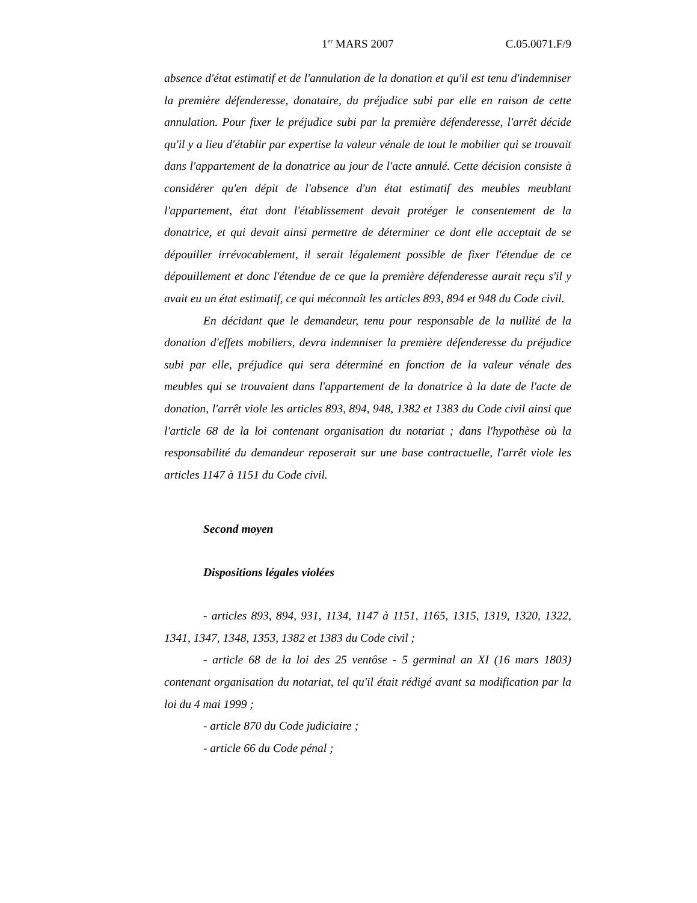1<sup>er</sup> MARS 2007 C.05.0071.F/9
absence d'état estimatif et de l'annulation de la donation et qu'il est tenu d'indemniser la première défenderesse, donataire, du préjudice subi par elle en raison de cette annulation. Pour fixer le préjudice subi par la première défenderesse, l'arrêt décide qu'il y a lieu d'établir par expertise la valeur vénale de tout le mobilier qui se trouvait dans l'appartement de la donatrice au jour de l'acte annulé. Cette décision consiste à considérer qu'en dépit de l'absence d'un état estimatif des meubles meublant l'appartement, état dont l'établissement devait protéger le consentement de la donatrice, et qui devait ainsi permettre de déterminer ce dont elle acceptait de se dépouiller irrévocablement, il serait légalement possible de fixer l'étendue de ce dépouillement et donc l'étendue de ce que la première défenderesse aurait reçu s'il y avait eu un état estimatif, ce qui méconnaît les articles 893, 894 et 948 du Code civil.
En décidant que le demandeur, tenu pour responsable de la nullité de la donation d'effets mobiliers, devra indemniser la première défenderesse du préjudice subi par elle, préjudice qui sera déterminé en fonction de la valeur vénale des meubles qui se trouvaient dans l'appartement de la donatrice à la date de l'acte de donation, l'arrêt viole les articles 893, 894, 948, 1382 et 1383 du Code civil ainsi que l'article 68 de la loi contenant organisation du notariat ; dans l'hypothèse où la responsabilité du demandeur reposerait sur une base contractuelle, l'arrêt viole les articles 1147 à 1151 du Code civil.
Second moyen
Dispositions légales violées
- articles 893, 894, 931, 1134, 1147 à 1151, 1165, 1315, 1319, 1320, 1322, 1341, 1347, 1348, 1353, 1382 et 1383 du Code civil ;
- article 68 de la loi des 25 ventôse - 5 germinal an XI (16 mars 1803) contenant organisation du notariat, tel qu'il était rédigé avant sa modification par la loi du 4 mai 1999 ;
- article 870 du Code judiciaire ;
- article 66 du Code pénal ;